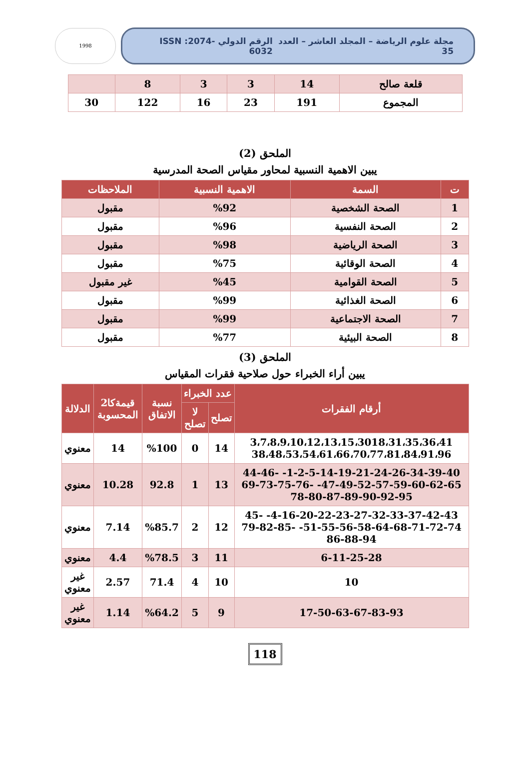مجلة علوم الرياضة – المجلد العاشر – العدد 35 الرقم الدولي ISSN :2074-6032
1998
| قلعة صالح | 14 | 3 | 3 | 8 | |
| المجموع | 191 | 23 | 16 | 122 | 30 |
الملحق (2)
يبين الاهمية النسبية لمحاور مقياس الصحة المدرسية
| ت | السمة | الاهمية النسبية | الملاحظات |
| --- | --- | --- | --- |
| 1 | الصحة الشخصية | %92 | مقبول |
| 2 | الصحة النفسية | %96 | مقبول |
| 3 | الصحة الرياضية | %98 | مقبول |
| 4 | الصحة الوقائية | %75 | مقبول |
| 5 | الصحة القوامية | %45 | غير مقبول |
| 6 | الصحة الغذائية | %99 | مقبول |
| 7 | الصحة الاجتماعية | %99 | مقبول |
| 8 | الصحة البيئية | %77 | مقبول |
الملحق (3)
يبين أراء الخبراء حول صلاحية فقرات المقياس
| أرقام الفقرات | عدد الخبراء | | نسبة الاتفاق | قيمةكا2 المحسوبة | الدلالة |
| --- | --- | --- | --- | --- | --- |
| | تصلح | لا تصلح | | | |
| 3،7،8،9،10،12،13،15،3018،31،35،36،41 38،48،53،54،61،66،70،77،81،84،91،96 | 14 | 0 | %100 | 14 | معنوي |
| 1-2-5-14-19-21-24-26-34-39-40- 44-46-47-49-52-57-59-60-62-65- 69-73-75-76-78-80-87-89-90-92-95 | 13 | 1 | 92.8 | 10.28 | معنوي |
| 4-16-20-22-23-27-32-33-37-42-43- 45-51-55-56-58-64-68-71-72-74- 79-82-85-86-88-94 | 12 | 2 | %85.7 | 7.14 | معنوي |
| 6-11-25-28 | 11 | 3 | %78.5 | 4.4 | معنوي |
| 10 | 10 | 4 | 71.4 | 2.57 | غير معنوي |
| 17-50-63-67-83-93 | 9 | 5 | %64.2 | 1.14 | غير معنوي |
118